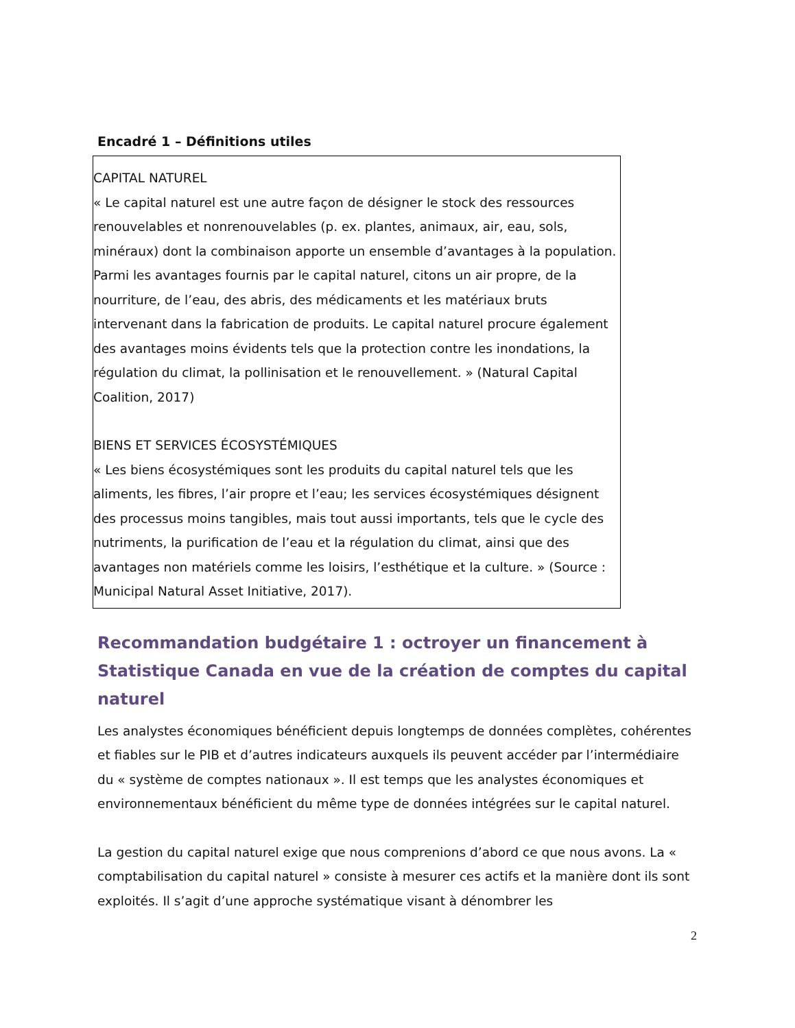Encadré 1 – Définitions utiles
CAPITAL NATUREL
« Le capital naturel est une autre façon de désigner le stock des ressources renouvelables et nonrenouvelables (p. ex. plantes, animaux, air, eau, sols, minéraux) dont la combinaison apporte un ensemble d’avantages à la population. Parmi les avantages fournis par le capital naturel, citons un air propre, de la nourriture, de l’eau, des abris, des médicaments et les matériaux bruts intervenant dans la fabrication de produits. Le capital naturel procure également des avantages moins évidents tels que la protection contre les inondations, la régulation du climat, la pollinisation et le renouvellement. » (Natural Capital Coalition, 2017)
BIENS ET SERVICES ÉCOSYSTÉMIQUES
« Les biens écosystémiques sont les produits du capital naturel tels que les aliments, les fibres, l’air propre et l’eau; les services écosystémiques désignent des processus moins tangibles, mais tout aussi importants, tels que le cycle des nutriments, la purification de l’eau et la régulation du climat, ainsi que des avantages non matériels comme les loisirs, l’esthétique et la culture. » (Source : Municipal Natural Asset Initiative, 2017).
Recommandation budgétaire 1 : octroyer un financement à Statistique Canada en vue de la création de comptes du capital naturel
Les analystes économiques bénéficient depuis longtemps de données complètes, cohérentes et fiables sur le PIB et d’autres indicateurs auxquels ils peuvent accéder par l’intermédiaire du « système de comptes nationaux ». Il est temps que les analystes économiques et environnementaux bénéficient du même type de données intégrées sur le capital naturel.
La gestion du capital naturel exige que nous comprenions d’abord ce que nous avons. La « comptabilisation du capital naturel » consiste à mesurer ces actifs et la manière dont ils sont exploités. Il s’agit d’une approche systématique visant à dénombrer les
2